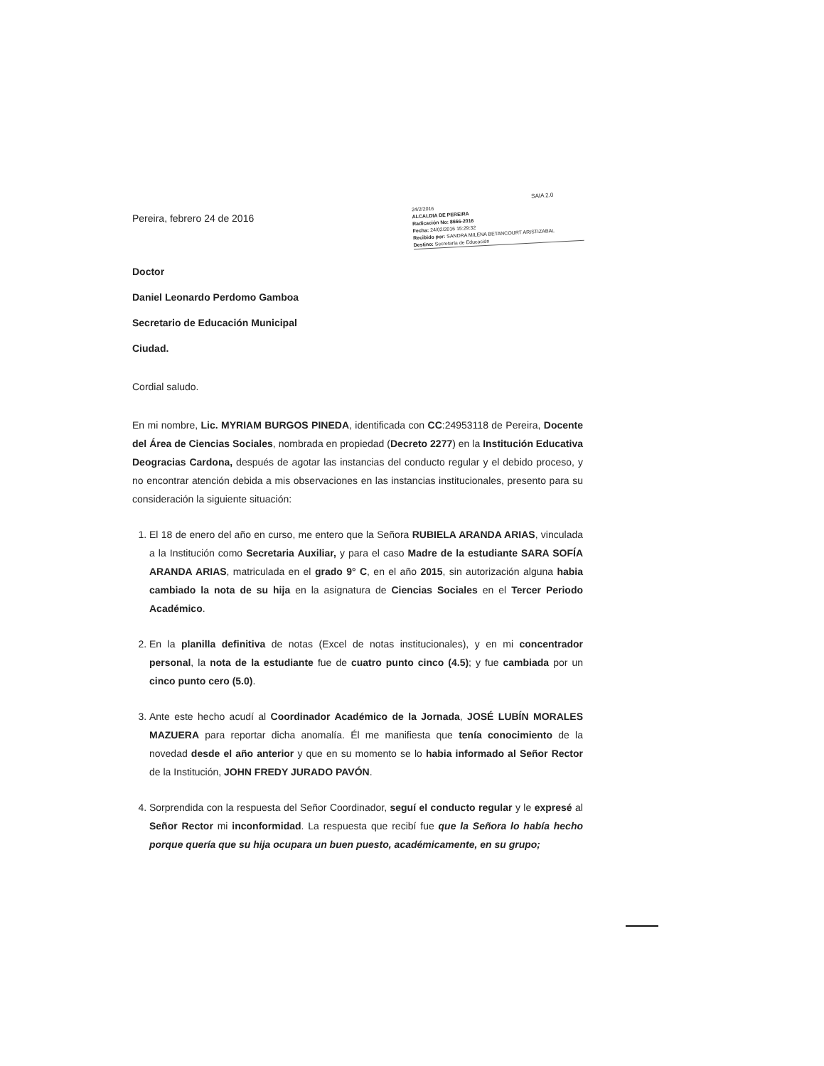Pereira, febrero 24 de 2016
SAIA 2.0
24/2/2016
ALCALDIA DE PEREIRA
Radicación No: 8666-2016
Fecha: 24/02/2016 15:29:32
Recibido por: SANDRA MILENA BETANCOURT ARISTIZABAL
Destino: Secretaría de Educación
Doctor
Daniel Leonardo Perdomo Gamboa
Secretario de Educación Municipal
Ciudad.
Cordial saludo.
En mi nombre, Lic. MYRIAM BURGOS PINEDA, identificada con CC:24953118 de Pereira, Docente del Área de Ciencias Sociales, nombrada en propiedad (Decreto 2277) en la Institución Educativa Deogracias Cardona, después de agotar las instancias del conducto regular y el debido proceso, y no encontrar atención debida a mis observaciones en las instancias institucionales, presento para su consideración la siguiente situación:
1. El 18 de enero del año en curso, me entero que la Señora RUBIELA ARANDA ARIAS, vinculada a la Institución como Secretaria Auxiliar, y para el caso Madre de la estudiante SARA SOFÍA ARANDA ARIAS, matriculada en el grado 9° C, en el año 2015, sin autorización alguna habia cambiado la nota de su hija en la asignatura de Ciencias Sociales en el Tercer Periodo Académico.
2. En la planilla definitiva de notas (Excel de notas institucionales), y en mi concentrador personal, la nota de la estudiante fue de cuatro punto cinco (4.5); y fue cambiada por un cinco punto cero (5.0).
3. Ante este hecho acudí al Coordinador Académico de la Jornada, JOSÉ LUBÍN MORALES MAZUERA para reportar dicha anomalía. Él me manifiesta que tenía conocimiento de la novedad desde el año anterior y que en su momento se lo habia informado al Señor Rector de la Institución, JOHN FREDY JURADO PAVÓN.
4. Sorprendida con la respuesta del Señor Coordinador, seguí el conducto regular y le expresé al Señor Rector mi inconformidad. La respuesta que recibí fue que la Señora lo había hecho porque quería que su hija ocupara un buen puesto, académicamente, en su grupo;